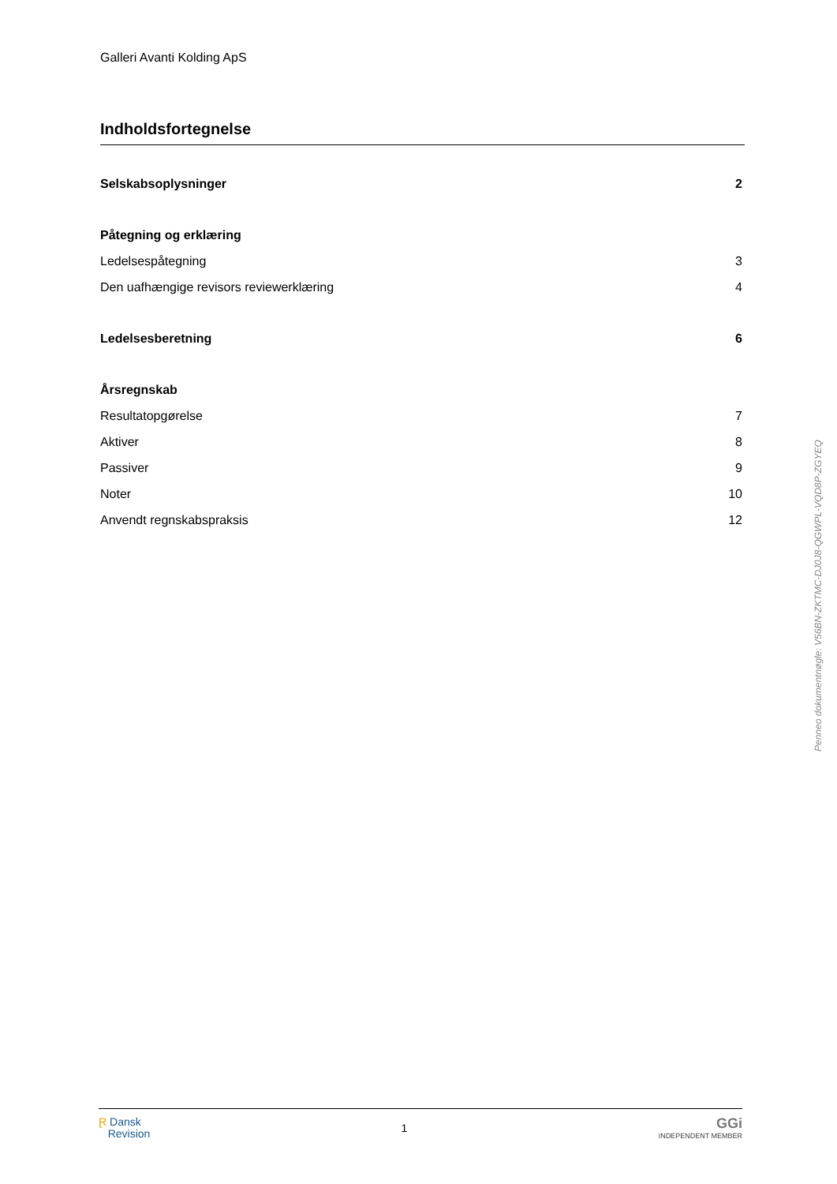Galleri Avanti Kolding ApS
Indholdsfortegnelse
Selskabsoplysninger 2
Påtegning og erklæring
Ledelsespåtegning 3
Den uafhængige revisors reviewerklæring 4
Ledelsesberetning 6
Årsregnskab
Resultatopgørelse 7
Aktiver 8
Passiver 9
Noter 10
Anvendt regnskabspraksis 12
Penneo dokumentnøgle: V56BN-ZKTMC-DJ0J8-QGWPL-VQD8P-ZGYEQ
Ɽ Dansk
Revision
1
GGi
INDEPENDENT MEMBER